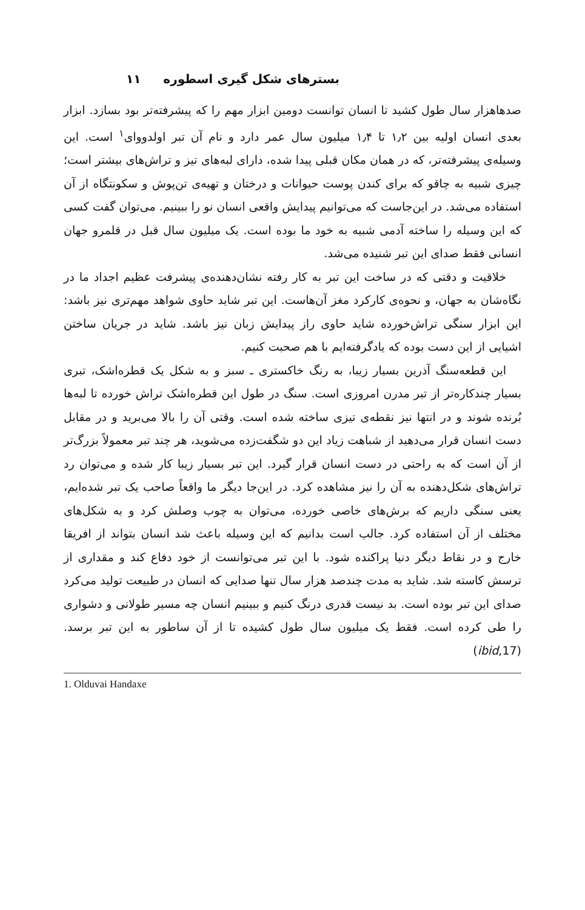بسترهای شکل گیری اسطوره ۱۱
صدهاهزار سال طول کشید تا انسان توانست دومین ابزار مهم را که پیشرفته‌تر بود بسازد. ابزار بعدی انسان اولیه بین ۱٫۲ تا ۱٫۴ میلیون سال عمر دارد و نام آن تبر اولدووای<sup>۱</sup> است. این وسیله‌ی پیشرفته‌تر، که در همان مکان قبلی پیدا شده، دارای لبه‌های تیز و تراش‌های بیشتر است؛ چیزی شبیه به چاقو که برای کندن پوست حیوانات و درختان و تهیه‌ی تن‌پوش و سکونتگاه از آن استفاده می‌شد. در این‌جاست که می‌توانیم پیدایش واقعی انسان نو را ببینیم. می‌توان گفت کسی که این وسیله را ساخته آدمی شبیه به خود ما بوده است. یک میلیون سال قبل در قلمرو جهان انسانی فقط صدای این تبر شنیده می‌شد.
خلاقیت و دقتی که در ساخت این تبر به کار رفته نشان‌دهنده‌ی پیشرفت عظیم اجداد ما در نگاه‌شان به جهان، و نحوه‌ی کارکرد مغز آن‌هاست. این تبر شاید حاوی شواهد مهم‌تری نیز باشد: این ابزار سنگی تراش‌خورده شاید حاوی راز پیدایش زبان نیز باشد. شاید در جریان ساختن اشیایی از این دست بوده که یادگرفته‌ایم با هم صحبت کنیم.
این قطعه‌سنگ آذرین بسیار زیبا، به رنگ خاکستری ـ سبز و به شکل یک قطره‌اشک، تبری بسیار چندکاره‌تر از تبر مدرن امروزی است. سنگ در طول این قطره‌اشک تراش خورده تا لبه‌ها بُرنده شوند و در انتها نیز نقطه‌ی تیزی ساخته شده است. وقتی آن را بالا می‌برید و در مقابل دست انسان قرار می‌دهید از شباهت زیاد این دو شگفت‌زده می‌شوید، هر چند تبر معمولاً بزرگ‌تر از آن است که به راحتی در دست انسان قرار گیرد. این تبر بسیار زیبا کار شده و می‌توان رد تراش‌های شکل‌دهنده به آن را نیز مشاهده کرد. در این‌جا دیگر ما واقعاً صاحب یک تبر شده‌ایم، یعنی سنگی داریم که برش‌های خاصی خورده، می‌توان به چوب وصلش کرد و به شکل‌های مختلف از آن استفاده کرد. جالب است بدانیم که این وسیله باعث شد انسان بتواند از افریقا خارج و در نقاط دیگر دنیا پراکنده شود. با این تبر می‌توانست از خود دفاع کند و مقداری از ترسش کاسته شد. شاید به مدت چندصد هزار سال تنها صدایی که انسان در طبیعت تولید می‌کرد صدای این تبر بوده است. بد نیست قدری درنگ کنیم و ببینیم انسان چه مسیر طولانی و دشواری را طی کرده است. فقط یک میلیون سال طول کشیده تا از آن ساطور به این تبر برسد. (ibid,17)
1. Olduvai Handaxe